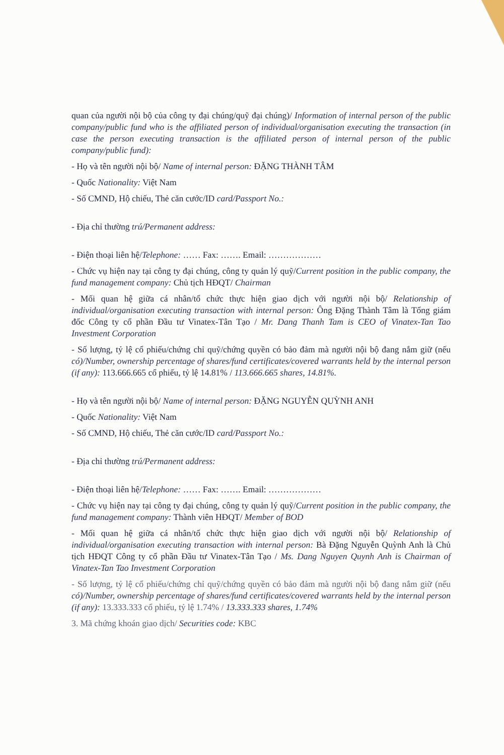quan của người nội bộ của công ty đại chúng/quỹ đại chúng)/ Information of internal person of the public company/public fund who is the affiliated person of individual/organisation executing the transaction (in case the person executing transaction is the affiliated person of internal person of the public company/public fund):
- Họ và tên người nội bộ/ Name of internal person: ĐẶNG THÀNH TÂM
- Quốc Nationality: Việt Nam
- Số CMND, Hộ chiếu, Thẻ căn cước/ID card/Passport No.:
- Địa chỉ thường trú/Permanent address:
- Điện thoại liên hệ/Telephone: …… Fax: ……. Email: ………………
- Chức vụ hiện nay tại công ty đại chúng, công ty quản lý quỹ/Current position in the public company, the fund management company: Chủ tịch HĐQT/ Chairman
- Mối quan hệ giữa cá nhân/tổ chức thực hiện giao dịch với người nội bộ/ Relationship of individual/organisation executing transaction with internal person: Ông Đặng Thành Tâm là Tổng giám đốc Công ty cổ phần Đầu tư Vinatex-Tân Tạo / Mr. Dang Thanh Tam is CEO of Vinatex-Tan Tao Investment Corporation
- Số lượng, tỷ lệ cổ phiếu/chứng chỉ quỹ/chứng quyền có bảo đảm mà người nội bộ đang nắm giữ (nếu có)/Number, ownership percentage of shares/fund certificates/covered warrants held by the internal person (if any): 113.666.665 cổ phiếu, tỷ lệ 14.81% / 113.666.665 shares, 14.81%.
- Họ và tên người nội bộ/ Name of internal person: ĐẶNG NGUYỄN QUỲNH ANH
- Quốc Nationality: Việt Nam
- Số CMND, Hộ chiếu, Thẻ căn cước/ID card/Passport No.:
- Địa chỉ thường trú/Permanent address:
- Điện thoại liên hệ/Telephone: …… Fax: ……. Email: ………………
- Chức vụ hiện nay tại công ty đại chúng, công ty quản lý quỹ/Current position in the public company, the fund management company: Thành viên HĐQT/ Member of BOD
- Mối quan hệ giữa cá nhân/tổ chức thực hiện giao dịch với người nội bộ/ Relationship of individual/organisation executing transaction with internal person: Bà Đặng Nguyễn Quỳnh Anh là Chủ tịch HĐQT Công ty cổ phần Đầu tư Vinatex-Tân Tạo / Ms. Dang Nguyen Quynh Anh is Chairman of Vinatex-Tan Tao Investment Corporation
- Số lượng, tỷ lệ cổ phiếu/chứng chỉ quỹ/chứng quyền có bảo đảm mà người nội bộ đang nắm giữ (nếu có)/Number, ownership percentage of shares/fund certificates/covered warrants held by the internal person (if any): 13.333.333 cổ phiếu, tỷ lệ 1.74% / 13.333.333 shares, 1.74%
3. Mã chứng khoán giao dịch/ Securities code: KBC